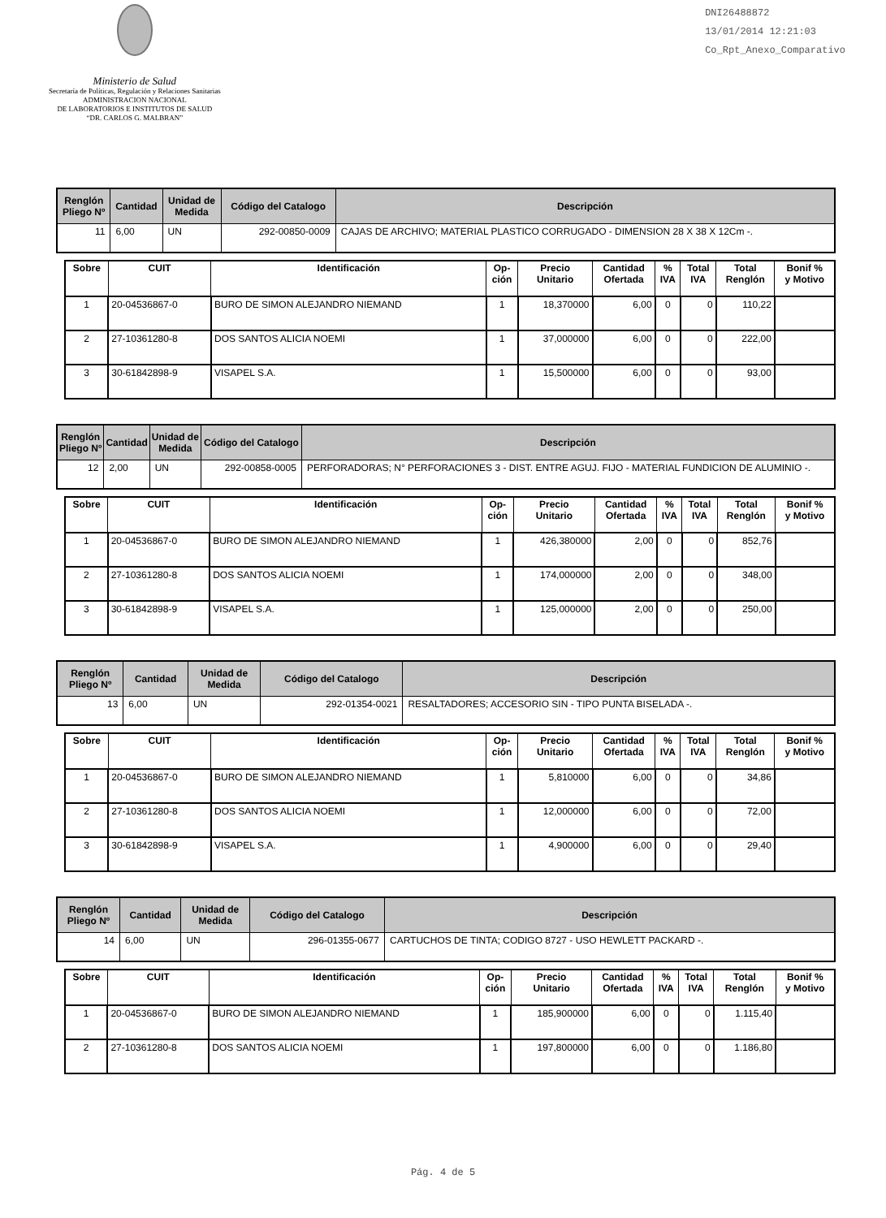Ministerio de Salud
Secretaría de Políticas, Regulación y Relaciones Sanitarias
ADMINISTRACION NACIONAL
DE LABORATORIOS E INSTITUTOS DE SALUD
“DR. CARLOS G. MALBRAN”
DNI26488872
13/01/2014 12:21:03
Co_Rpt_Anexo_Comparativo
| Renglón Pliego Nº | Cantidad | Unidad de Medida | Código del Catalogo | Descripción |
| --- | --- | --- | --- | --- |
| 11 | 6,00 | UN | 292-00850-0009 | CAJAS DE ARCHIVO; MATERIAL PLASTICO CORRUGADO - DIMENSION 28 X 38 X 12Cm -. |
| Sobre | CUIT | Identificación | Op- ción | Precio Unitario | Cantidad Ofertada | % IVA | Total IVA | Total Renglón | Bonif % y Motivo |
| --- | --- | --- | --- | --- | --- | --- | --- | --- | --- |
| 1 | 20-04536867-0 | BURO DE SIMON ALEJANDRO NIEMAND | 1 | 18,370000 | 6,00 | 0 | 0 | 110,22 | |
| 2 | 27-10361280-8 | DOS SANTOS ALICIA NOEMI | 1 | 37,000000 | 6,00 | 0 | 0 | 222,00 | |
| 3 | 30-61842898-9 | VISAPEL S.A. | 1 | 15,500000 | 6,00 | 0 | 0 | 93,00 | |
| Renglón Pliego Nº | Cantidad | Unidad de Medida | Código del Catalogo | Descripción |
| --- | --- | --- | --- | --- |
| 12 | 2,00 | UN | 292-00858-0005 | PERFORADORAS; N° PERFORACIONES 3 - DIST. ENTRE AGUJ. FIJO - MATERIAL FUNDICION DE ALUMINIO -. |
| Sobre | CUIT | Identificación | Op- ción | Precio Unitario | Cantidad Ofertada | % IVA | Total IVA | Total Renglón | Bonif % y Motivo |
| --- | --- | --- | --- | --- | --- | --- | --- | --- | --- |
| 1 | 20-04536867-0 | BURO DE SIMON ALEJANDRO NIEMAND | 1 | 426,380000 | 2,00 | 0 | 0 | 852,76 | |
| 2 | 27-10361280-8 | DOS SANTOS ALICIA NOEMI | 1 | 174,000000 | 2,00 | 0 | 0 | 348,00 | |
| 3 | 30-61842898-9 | VISAPEL S.A. | 1 | 125,000000 | 2,00 | 0 | 0 | 250,00 | |
| Renglón Pliego Nº | Cantidad | Unidad de Medida | Código del Catalogo | Descripción |
| --- | --- | --- | --- | --- |
| 13 | 6,00 | UN | 292-01354-0021 | RESALTADORES; ACCESORIO SIN - TIPO PUNTA BISELADA -. |
| Sobre | CUIT | Identificación | Op- ción | Precio Unitario | Cantidad Ofertada | % IVA | Total IVA | Total Renglón | Bonif % y Motivo |
| --- | --- | --- | --- | --- | --- | --- | --- | --- | --- |
| 1 | 20-04536867-0 | BURO DE SIMON ALEJANDRO NIEMAND | 1 | 5,810000 | 6,00 | 0 | 0 | 34,86 | |
| 2 | 27-10361280-8 | DOS SANTOS ALICIA NOEMI | 1 | 12,000000 | 6,00 | 0 | 0 | 72,00 | |
| 3 | 30-61842898-9 | VISAPEL S.A. | 1 | 4,900000 | 6,00 | 0 | 0 | 29,40 | |
| Renglón Pliego Nº | Cantidad | Unidad de Medida | Código del Catalogo | Descripción |
| --- | --- | --- | --- | --- |
| 14 | 6,00 | UN | 296-01355-0677 | CARTUCHOS DE TINTA; CODIGO 8727 - USO HEWLETT PACKARD -. |
| Sobre | CUIT | Identificación | Op- ción | Precio Unitario | Cantidad Ofertada | % IVA | Total IVA | Total Renglón | Bonif % y Motivo |
| --- | --- | --- | --- | --- | --- | --- | --- | --- | --- |
| 1 | 20-04536867-0 | BURO DE SIMON ALEJANDRO NIEMAND | 1 | 185,900000 | 6,00 | 0 | 0 | 1.115,40 | |
| 2 | 27-10361280-8 | DOS SANTOS ALICIA NOEMI | 1 | 197,800000 | 6,00 | 0 | 0 | 1.186,80 | |
Pág. 4 de 5